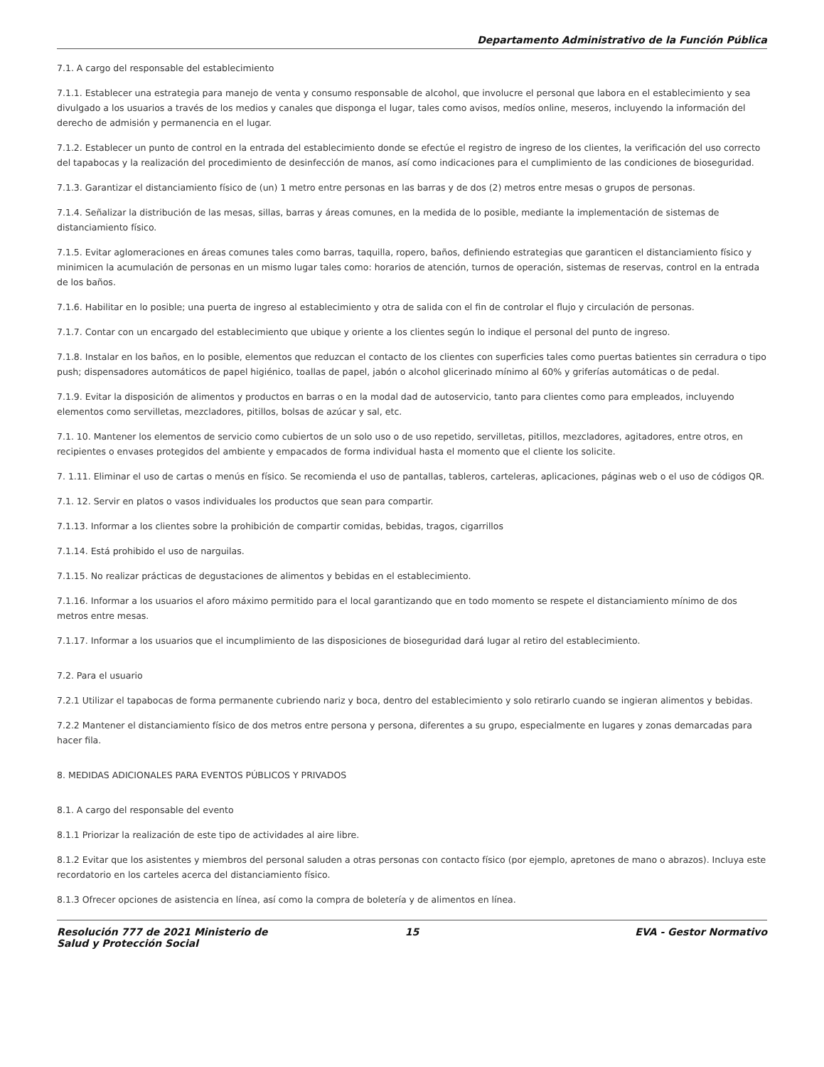Departamento Administrativo de la Función Pública
7.1. A cargo del responsable del establecimiento
7.1.1. Establecer una estrategia para manejo de venta y consumo responsable de alcohol, que involucre el personal que labora en el establecimiento y sea divulgado a los usuarios a través de los medios y canales que disponga el lugar, tales como avisos, medíos online, meseros, incluyendo la información del derecho de admisión y permanencia en el lugar.
7.1.2. Establecer un punto de control en la entrada del establecimiento donde se efectúe el registro de ingreso de los clientes, la verificación del uso correcto del tapabocas y la realización del procedimiento de desinfección de manos, así como indicaciones para el cumplimiento de las condiciones de bioseguridad.
7.1.3. Garantizar el distanciamiento físico de (un) 1 metro entre personas en las barras y de dos (2) metros entre mesas o grupos de personas.
7.1.4. Señalizar la distribución de las mesas, sillas, barras y áreas comunes, en la medida de lo posible, mediante la implementación de sistemas de distanciamiento físico.
7.1.5. Evitar aglomeraciones en áreas comunes tales como barras, taquilla, ropero, baños, definiendo estrategias que garanticen el distanciamiento físico y minimicen la acumulación de personas en un mismo lugar tales como: horarios de atención, turnos de operación, sistemas de reservas, control en la entrada de los baños.
7.1.6. Habilitar en lo posible; una puerta de ingreso al establecimiento y otra de salida con el fin de controlar el flujo y circulación de personas.
7.1.7. Contar con un encargado del establecimiento que ubique y oriente a los clientes según lo indique el personal del punto de ingreso.
7.1.8. Instalar en los baños, en lo posible, elementos que reduzcan el contacto de los clientes con superficies tales como puertas batientes sin cerradura o tipo push; dispensadores automáticos de papel higiénico, toallas de papel, jabón o alcohol glicerinado mínimo al 60% y griferías automáticas o de pedal.
7.1.9. Evitar la disposición de alimentos y productos en barras o en la modal dad de autoservicio, tanto para clientes como para empleados, incluyendo elementos como servilletas, mezcladores, pitillos, bolsas de azúcar y sal, etc.
7.1. 10. Mantener los elementos de servicio como cubiertos de un solo uso o de uso repetido, servilletas, pitillos, mezcladores, agitadores, entre otros, en recipientes o envases protegidos del ambiente y empacados de forma individual hasta el momento que el cliente los solicite.
7. 1.11. Eliminar el uso de cartas o menús en físico. Se recomienda el uso de pantallas, tableros, carteleras, aplicaciones, páginas web o el uso de códigos QR.
7.1. 12. Servir en platos o vasos individuales los productos que sean para compartir.
7.1.13. Informar a los clientes sobre la prohibición de compartir comidas, bebidas, tragos, cigarrillos
7.1.14. Está prohibido el uso de narguilas.
7.1.15. No realizar prácticas de degustaciones de alimentos y bebidas en el establecimiento.
7.1.16. Informar a los usuarios el aforo máximo permitido para el local garantizando que en todo momento se respete el distanciamiento mínimo de dos metros entre mesas.
7.1.17. Informar a los usuarios que el incumplimiento de las disposiciones de bioseguridad dará lugar al retiro del establecimiento.
7.2. Para el usuario
7.2.1 Utilizar el tapabocas de forma permanente cubriendo nariz y boca, dentro del establecimiento y solo retirarlo cuando se ingieran alimentos y bebidas.
7.2.2 Mantener el distanciamiento físico de dos metros entre persona y persona, diferentes a su grupo, especialmente en lugares y zonas demarcadas para hacer fila.
8. MEDIDAS ADICIONALES PARA EVENTOS PÚBLICOS Y PRIVADOS
8.1. A cargo del responsable del evento
8.1.1 Priorizar la realización de este tipo de actividades al aire libre.
8.1.2 Evitar que los asistentes y miembros del personal saluden a otras personas con contacto físico (por ejemplo, apretones de mano o abrazos). Incluya este recordatorio en los carteles acerca del distanciamiento físico.
8.1.3 Ofrecer opciones de asistencia en línea, así como la compra de boletería y de alimentos en línea.
Resolución 777 de 2021 Ministerio de Salud y Protección Social
15 EVA - Gestor Normativo